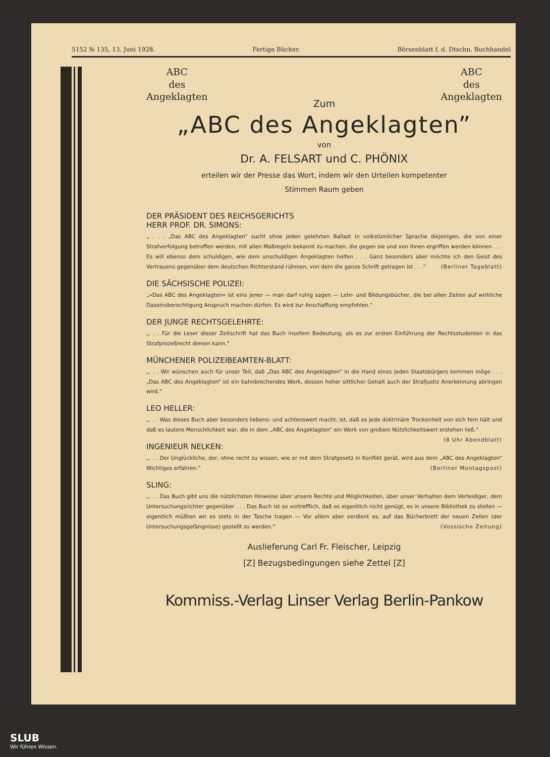5152 № 135, 13. Juni 1928. Fertige Bücher. Börsenblatt f. d. Dtschn. Buchhandel
ABC
des
Angeklagten
ABC
des
Angeklagten
Zum
„ABC des Angeklagten”
von
Dr. A. FELSART und C. PHÖNIX
erteilen wir der Presse das Wort, indem wir den Urteilen kompetenter
Stimmen Raum geben
DER PRÄSIDENT DES REICHSGERICHTS
HERR PROF. DR. SIMONS:
„ . . . „Das ABC des Angeklagten“ sucht ohne jeden gelehrten Ballast in volkstümlicher Sprache diejenigen, die von einer Strafverfolgung betroffen werden, mit allen Maßregeln bekannt zu machen, die gegen sie und von ihnen ergriffen werden können . . . Es will ebenso dem schuldigen, wie dem unschuldigen Angeklagten helfen . . . Ganz besonders aber möchte ich den Geist des Vertrauens gegenüber dem deutschen Richterstand rühmen, von dem die ganze Schrift getragen ist . . .“ (Berliner Tageblatt)
DIE SÄCHSISCHE POLIZEI:
„»Das ABC des Angeklagten« ist eins jener — man darf ruhig sagen — Lehr- und Bildungsbücher, die bei allen Zeiten auf wirkliche Daseinsberechtigung Anspruch machen dürfen. Es wird zur Anschaffung empfohlen.“
DER JUNGE RECHTSGELEHRTE:
„. . . Für die Leser dieser Zeitschrift hat das Buch insofern Bedeutung, als es zur ersten Einführung der Rechtsstudenten in das Strafprozeßrecht dienen kann.“
MÜNCHENER POLIZEIBEAMTEN-BLATT:
„. . . Wir wünschen auch für unser Teil, daß „Das ABC des Angeklagten“ in die Hand eines jeden Staatsbürgers kommen möge . . . „Das ABC des Angeklagten“ ist ein bahnbrechendes Werk, dessen hoher sittlicher Gehalt auch der Strafjustiz Anerkennung abringen wird.“
LEO HELLER:
„. . . Was dieses Buch aber besonders liebens- und achtenswert macht, ist, daß es jede doktrinäre Trockenheit von sich fern hält und daß es lautere Menschlichkeit war, die in dem „ABC des Angeklagten“ ein Werk von großem Nützlichkeitswert erstehen ließ.“ (8 Uhr Abendblatt)
INGENIEUR NELKEN:
„. . . Der Unglückliche, der, ohne recht zu wissen, wie er mit dem Strafgesetz in Konflikt gerät, wird aus dem „ABC des Angeklagten“ Wichtiges erfahren.“ (Berliner Montagspost)
SLING:
„. . . Das Buch gibt uns die nützlichsten Hinweise über unsere Rechte und Möglichkeiten, über unser Verhalten dem Verteidiger, dem Untersuchungsrichter gegenüber . . . Das Buch ist so vortrefflich, daß es eigentlich nicht genügt, es in unsere Bibliothek zu stellen — eigentlich müßten wir es stets in der Tasche tragen — Vor allem aber verdient es, auf das Bücherbrett der neuen Zellen (der Untersuchungsgefängnisse) gestellt zu werden.“ (Vossische Zeitung)
Auslieferung Carl Fr. Fleischer, Leipzig
[Z] Bezugsbedingungen siehe Zettel [Z]
Kommiss.-Verlag Linser Verlag Berlin-Pankow
SLUB
Wir führen Wissen.